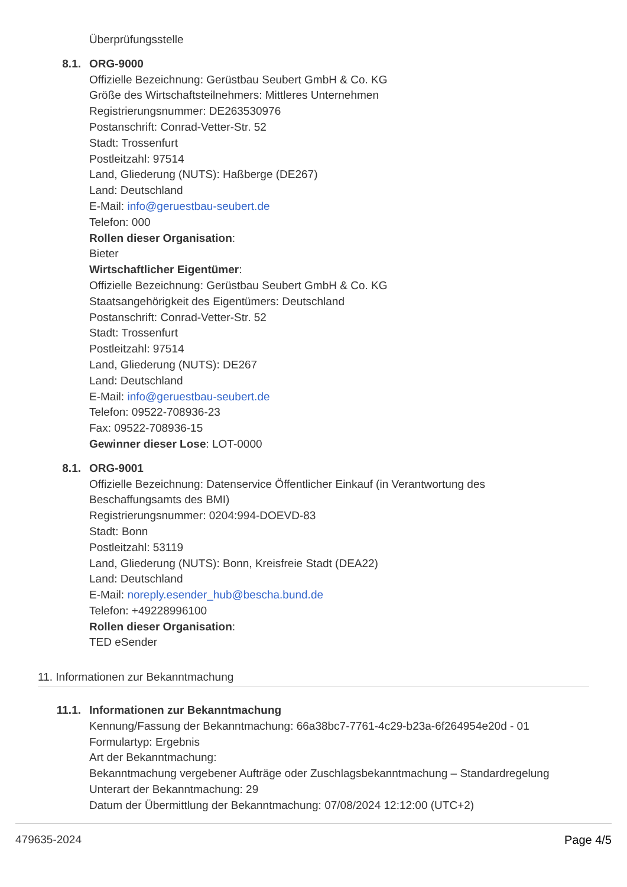Überprüfungsstelle
8.1. ORG-9000
Offizielle Bezeichnung: Gerüstbau Seubert GmbH & Co. KG
Größe des Wirtschaftsteilnehmers: Mittleres Unternehmen
Registrierungsnummer: DE263530976
Postanschrift: Conrad-Vetter-Str. 52
Stadt: Trossenfurt
Postleitzahl: 97514
Land, Gliederung (NUTS): Haßberge (DE267)
Land: Deutschland
E-Mail: info@geruestbau-seubert.de
Telefon: 000
Rollen dieser Organisation:
Bieter
Wirtschaftlicher Eigentümer:
Offizielle Bezeichnung: Gerüstbau Seubert GmbH & Co. KG
Staatsangehörigkeit des Eigentümers: Deutschland
Postanschrift: Conrad-Vetter-Str. 52
Stadt: Trossenfurt
Postleitzahl: 97514
Land, Gliederung (NUTS): DE267
Land: Deutschland
E-Mail: info@geruestbau-seubert.de
Telefon: 09522-708936-23
Fax: 09522-708936-15
Gewinner dieser Lose: LOT-0000
8.1. ORG-9001
Offizielle Bezeichnung: Datenservice Öffentlicher Einkauf (in Verantwortung des
Beschaffungsamts des BMI)
Registrierungsnummer: 0204:994-DOEVD-83
Stadt: Bonn
Postleitzahl: 53119
Land, Gliederung (NUTS): Bonn, Kreisfreie Stadt (DEA22)
Land: Deutschland
E-Mail: noreply.esender_hub@bescha.bund.de
Telefon: +49228996100
Rollen dieser Organisation:
TED eSender
11. Informationen zur Bekanntmachung
11.1. Informationen zur Bekanntmachung
Kennung/Fassung der Bekanntmachung: 66a38bc7-7761-4c29-b23a-6f264954e20d - 01
Formulartyp: Ergebnis
Art der Bekanntmachung:
Bekanntmachung vergebener Aufträge oder Zuschlagsbekanntmachung – Standardregelung
Unterart der Bekanntmachung: 29
Datum der Übermittlung der Bekanntmachung: 07/08/2024 12:12:00 (UTC+2)
479635-2024 Page 4/5